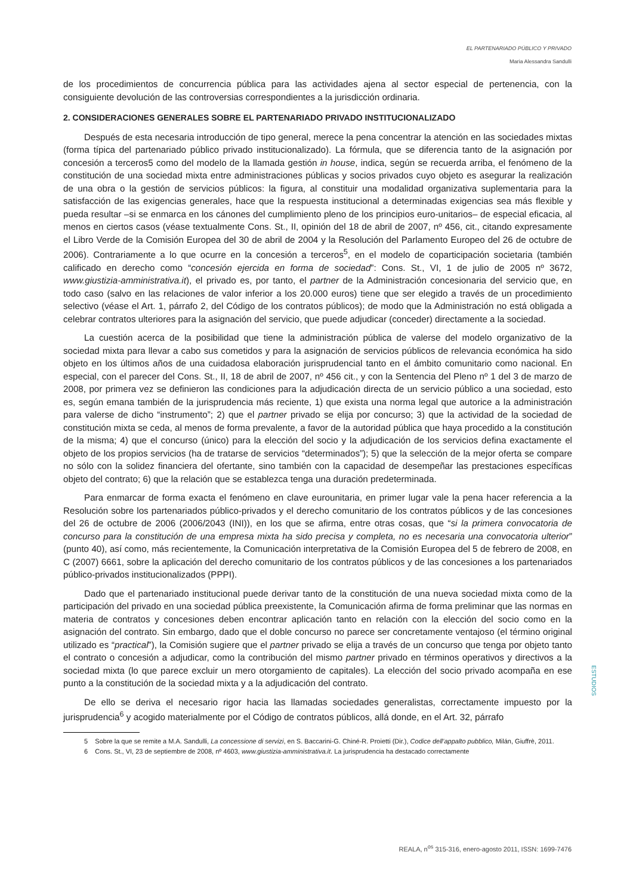EL PARTENARIADO PÚBLICO Y PRIVADO
Maria Alessandra Sandulli
de los procedimientos de concurrencia pública para las actividades ajena al sector especial de pertenencia, con la consiguiente devolución de las controversias correspondientes a la jurisdicción ordinaria.
2. CONSIDERACIONES GENERALES SOBRE EL PARTENARIADO PRIVADO INSTITUCIONALIZADO
Después de esta necesaria introducción de tipo general, merece la pena concentrar la atención en las sociedades mixtas (forma típica del partenariado público privado institucionalizado). La fórmula, que se diferencia tanto de la asignación por concesión a terceros5 como del modelo de la llamada gestión in house, indica, según se recuerda arriba, el fenómeno de la constitución de una sociedad mixta entre administraciones públicas y socios privados cuyo objeto es asegurar la realización de una obra o la gestión de servicios públicos: la figura, al constituir una modalidad organizativa suplementaria para la satisfacción de las exigencias generales, hace que la respuesta institucional a determinadas exigencias sea más flexible y pueda resultar –si se enmarca en los cánones del cumplimiento pleno de los principios euro-unitarios– de especial eficacia, al menos en ciertos casos (véase textualmente Cons. St., II, opinión del 18 de abril de 2007, nº 456, cit., citando expresamente el Libro Verde de la Comisión Europea del 30 de abril de 2004 y la Resolución del Parlamento Europeo del 26 de octubre de 2006). Contrariamente a lo que ocurre en la concesión a terceros<sup>5</sup>, en el modelo de coparticipación societaria (también calificado en derecho como “concesión ejercida en forma de sociedad”: Cons. St., VI, 1 de julio de 2005 nº 3672, www.giustizia-amministrativa.it), el privado es, por tanto, el partner de la Administración concesionaria del servicio que, en todo caso (salvo en las relaciones de valor inferior a los 20.000 euros) tiene que ser elegido a través de un procedimiento selectivo (véase el Art. 1, párrafo 2, del Código de los contratos públicos); de modo que la Administración no está obligada a celebrar contratos ulteriores para la asignación del servicio, que puede adjudicar (conceder) directamente a la sociedad.
La cuestión acerca de la posibilidad que tiene la administración pública de valerse del modelo organizativo de la sociedad mixta para llevar a cabo sus cometidos y para la asignación de servicios públicos de relevancia económica ha sido objeto en los últimos años de una cuidadosa elaboración jurisprudencial tanto en el ámbito comunitario como nacional. En especial, con el parecer del Cons. St., II, 18 de abril de 2007, nº 456 cit., y con la Sentencia del Pleno nº 1 del 3 de marzo de 2008, por primera vez se definieron las condiciones para la adjudicación directa de un servicio público a una sociedad, esto es, según emana también de la jurisprudencia más reciente, 1) que exista una norma legal que autorice a la administración para valerse de dicho “instrumento”; 2) que el partner privado se elija por concurso; 3) que la actividad de la sociedad de constitución mixta se ceda, al menos de forma prevalente, a favor de la autoridad pública que haya procedido a la constitución de la misma; 4) que el concurso (único) para la elección del socio y la adjudicación de los servicios defina exactamente el objeto de los propios servicios (ha de tratarse de servicios “determinados”); 5) que la selección de la mejor oferta se compare no sólo con la solidez financiera del ofertante, sino también con la capacidad de desempeñar las prestaciones específicas objeto del contrato; 6) que la relación que se establezca tenga una duración predeterminada.
Para enmarcar de forma exacta el fenómeno en clave eurounitaria, en primer lugar vale la pena hacer referencia a la Resolución sobre los partenariados público-privados y el derecho comunitario de los contratos públicos y de las concesiones del 26 de octubre de 2006 (2006/2043 (INI)), en los que se afirma, entre otras cosas, que “si la primera convocatoria de concurso para la constitución de una empresa mixta ha sido precisa y completa, no es necesaria una convocatoria ulterior” (punto 40), así como, más recientemente, la Comunicación interpretativa de la Comisión Europea del 5 de febrero de 2008, en C (2007) 6661, sobre la aplicación del derecho comunitario de los contratos públicos y de las concesiones a los partenariados público-privados institucionalizados (PPPI).
Dado que el partenariado institucional puede derivar tanto de la constitución de una nueva sociedad mixta como de la participación del privado en una sociedad pública preexistente, la Comunicación afirma de forma preliminar que las normas en materia de contratos y concesiones deben encontrar aplicación tanto en relación con la elección del socio como en la asignación del contrato. Sin embargo, dado que el doble concurso no parece ser concretamente ventajoso (el término original utilizado es “practical”), la Comisión sugiere que el partner privado se elija a través de un concurso que tenga por objeto tanto el contrato o concesión a adjudicar, como la contribución del mismo partner privado en términos operativos y directivos a la sociedad mixta (lo que parece excluir un mero otorgamiento de capitales). La elección del socio privado acompaña en ese punto a la constitución de la sociedad mixta y a la adjudicación del contrato.
De ello se deriva el necesario rigor hacia las llamadas sociedades generalistas, correctamente impuesto por la jurisprudencia<sup>6</sup> y acogido materialmente por el Código de contratos públicos, allá donde, en el Art. 32, párrafo
5 Sobre la que se remite a M.A. Sandulli, La concessione di servizi, en S. Baccarini-G. Chiné-R. Proietti (Dir.), Codice dell’appalto pubblico, Milán, Giuffrè, 2011.
6 Cons. St., VI, 23 de septiembre de 2008, nº 4603, www.giustizia-amministrativa.it. La jurisprudencia ha destacado correctamente
ESTUDIOS
REALA, n<sup>os</sup> 315-316, enero-agosto 2011, ISSN: 1699-7476